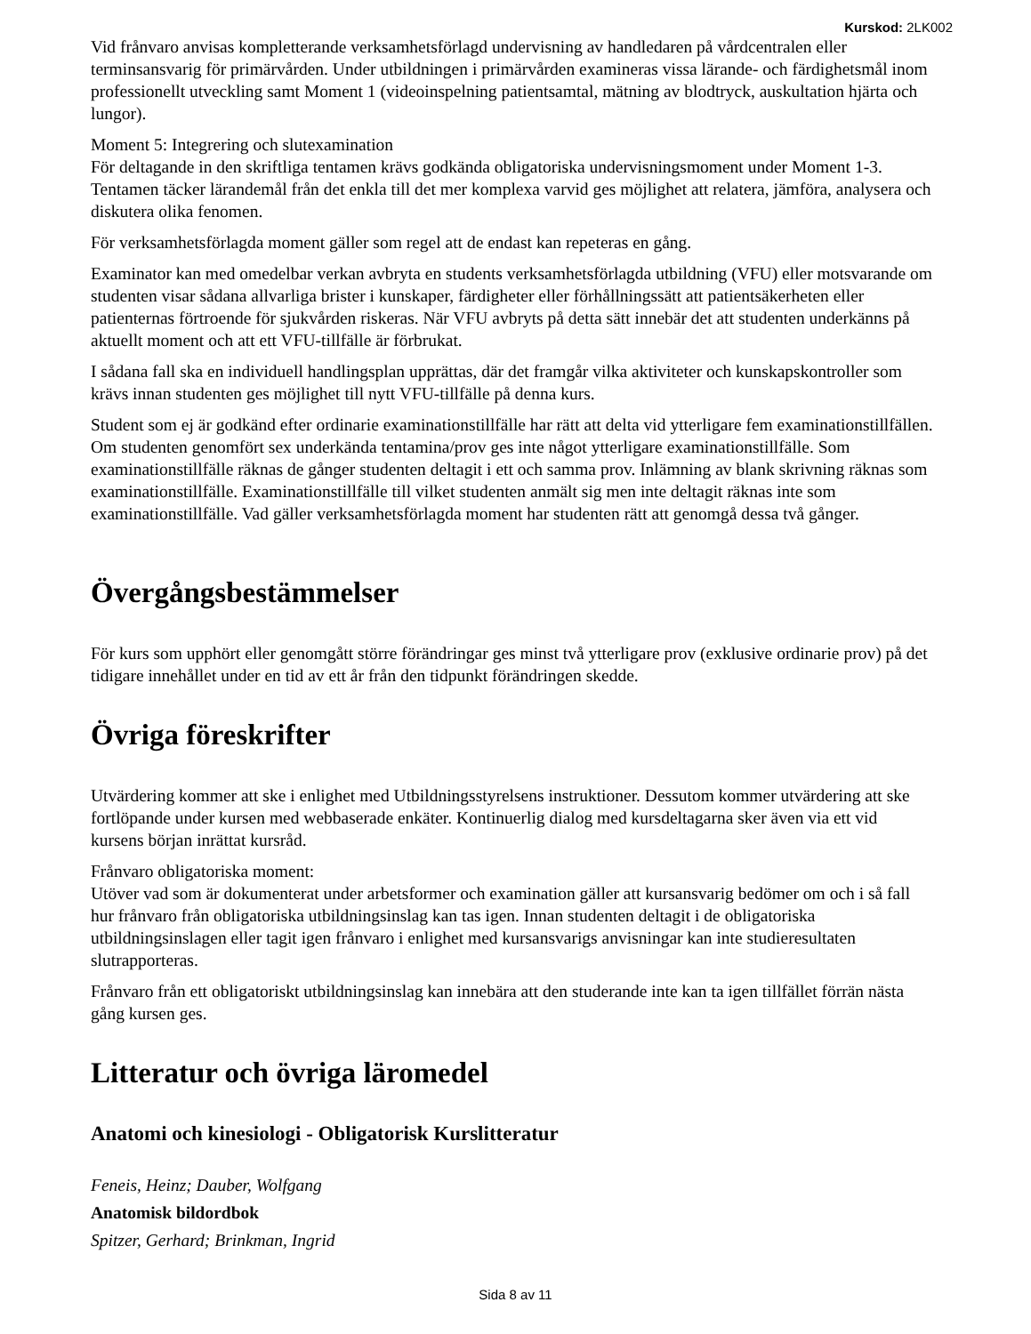Kurskod: 2LK002
Vid frånvaro anvisas kompletterande verksamhetsförlagd undervisning av handledaren på vårdcentralen eller terminsansvarig för primärvården. Under utbildningen i primärvården examineras vissa lärande- och färdighetsmål inom professionellt utveckling samt Moment 1 (videoinspelning patientsamtal, mätning av blodtryck, auskultation hjärta och lungor).
Moment 5: Integrering och slutexamination
För deltagande in den skriftliga tentamen krävs godkända obligatoriska undervisningsmoment under Moment 1-3.
Tentamen täcker lärandemål från det enkla till det mer komplexa varvid ges möjlighet att relatera, jämföra, analysera och diskutera olika fenomen.
För verksamhetsförlagda moment gäller som regel att de endast kan repeteras en gång.
Examinator kan med omedelbar verkan avbryta en students verksamhetsförlagda utbildning (VFU) eller motsvarande om studenten visar sådana allvarliga brister i kunskaper, färdigheter eller förhållningssätt att patientsäkerheten eller patienternas förtroende för sjukvården riskeras. När VFU avbryts på detta sätt innebär det att studenten underkänns på aktuellt moment och att ett VFU-tillfälle är förbrukat.
I sådana fall ska en individuell handlingsplan upprättas, där det framgår vilka aktiviteter och kunskapskontroller som krävs innan studenten ges möjlighet till nytt VFU-tillfälle på denna kurs.
Student som ej är godkänd efter ordinarie examinationstillfälle har rätt att delta vid ytterligare fem examinationstillfällen. Om studenten genomfört sex underkända tentamina/prov ges inte något ytterligare examinationstillfälle. Som examinationstillfälle räknas de gånger studenten deltagit i ett och samma prov. Inlämning av blank skrivning räknas som examinationstillfälle. Examinationstillfälle till vilket studenten anmält sig men inte deltagit räknas inte som examinationstillfälle. Vad gäller verksamhetsförlagda moment har studenten rätt att genomgå dessa två gånger.
Övergångsbestämmelser
För kurs som upphört eller genomgått större förändringar ges minst två ytterligare prov (exklusive ordinarie prov) på det tidigare innehållet under en tid av ett år från den tidpunkt förändringen skedde.
Övriga föreskrifter
Utvärdering kommer att ske i enlighet med Utbildningsstyrelsens instruktioner. Dessutom kommer utvärdering att ske fortlöpande under kursen med webbaserade enkäter. Kontinuerlig dialog med kursdeltagarna sker även via ett vid kursens början inrättat kursråd.
Frånvaro obligatoriska moment:
Utöver vad som är dokumenterat under arbetsformer och examination gäller att kursansvarig bedömer om och i så fall hur frånvaro från obligatoriska utbildningsinslag kan tas igen. Innan studenten deltagit i de obligatoriska utbildningsinslagen eller tagit igen frånvaro i enlighet med kursansvarigs anvisningar kan inte studieresultaten slutrapporteras.
Frånvaro från ett obligatoriskt utbildningsinslag kan innebära att den studerande inte kan ta igen tillfället förrän nästa gång kursen ges.
Litteratur och övriga läromedel
Anatomi och kinesiologi - Obligatorisk Kurslitteratur
Feneis, Heinz; Dauber, Wolfgang
Anatomisk bildordbok
Spitzer, Gerhard; Brinkman, Ingrid
Sida 8 av 11